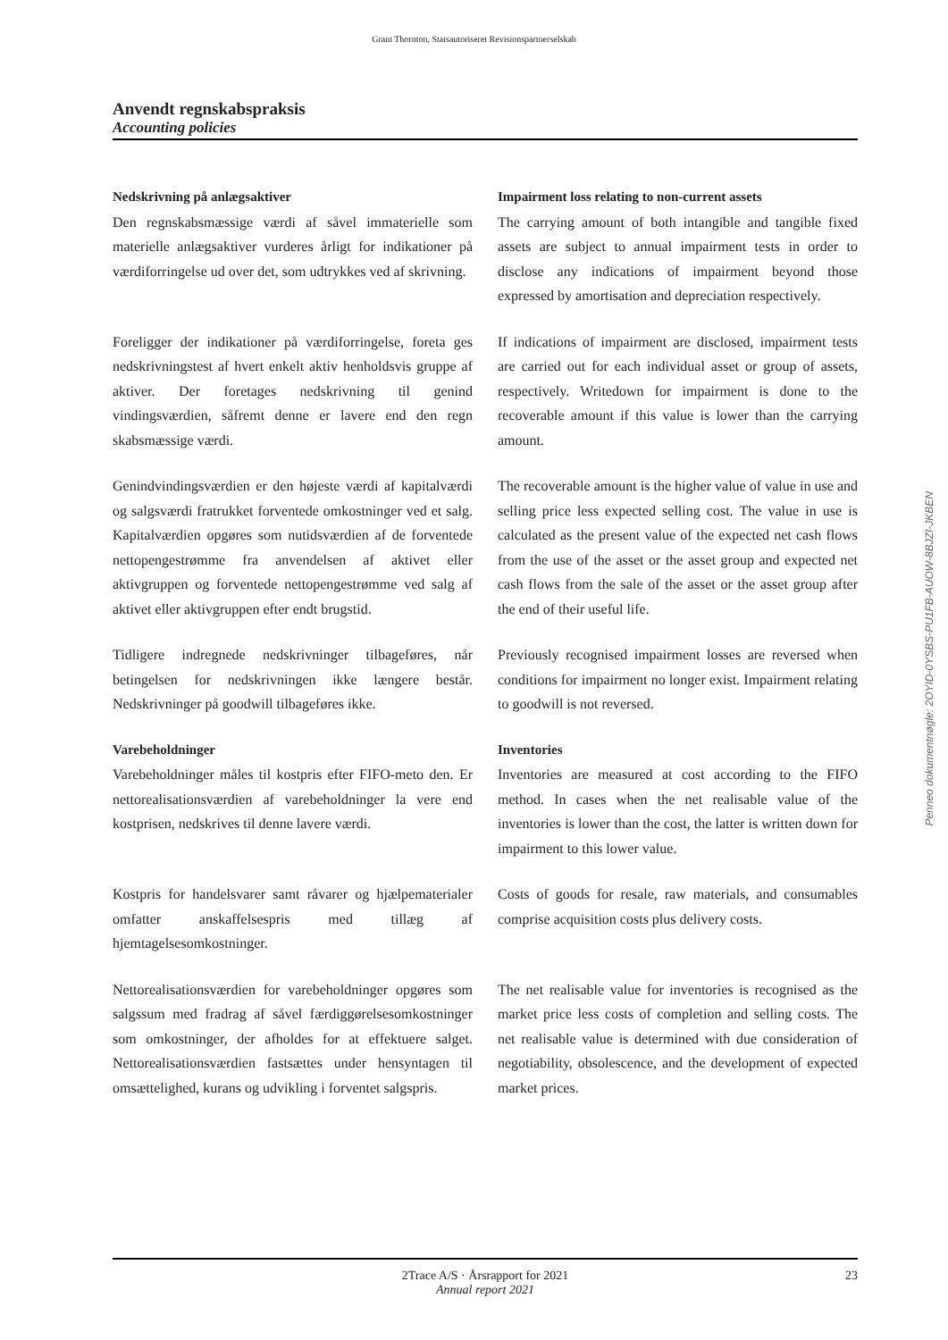Grant Thornton, Statsautoriseret Revisionspartnerselskab
Anvendt regnskabspraksis
Accounting policies
Nedskrivning på anlægsaktiver
Den regnskabsmæssige værdi af såvel immaterielle som materielle anlægsaktiver vurderes årligt for indikationer på værdiforringelse ud over det, som udtrykkes ved af skrivning.
Impairment loss relating to non-current assets
The carrying amount of both intangible and tangible fixed assets are subject to annual impairment tests in order to disclose any indications of impairment beyond those expressed by amortisation and depreciation respectively.
Foreligger der indikationer på værdiforringelse, foreta ges nedskrivningstest af hvert enkelt aktiv henholdsvis gruppe af aktiver. Der foretages nedskrivning til genind vindingsværdien, såfremt denne er lavere end den regn skabsmæssige værdi.
If indications of impairment are disclosed, impairment tests are carried out for each individual asset or group of assets, respectively. Writedown for impairment is done to the recoverable amount if this value is lower than the carrying amount.
Genindvindingsværdien er den højeste værdi af kapitalværdi og salgsværdi fratrukket forventede omkostninger ved et salg. Kapitalværdien opgøres som nutidsværdien af de forventede nettopengestrømme fra anvendelsen af aktivet eller aktivgruppen og forventede nettopengestrømme ved salg af aktivet eller aktivgruppen efter endt brugstid.
The recoverable amount is the higher value of value in use and selling price less expected selling cost. The value in use is calculated as the present value of the expected net cash flows from the use of the asset or the asset group and expected net cash flows from the sale of the asset or the asset group after the end of their useful life.
Tidligere indregnede nedskrivninger tilbageføres, når betingelsen for nedskrivningen ikke længere består. Nedskrivninger på goodwill tilbageføres ikke.
Previously recognised impairment losses are reversed when conditions for impairment no longer exist. Impairment relating to goodwill is not reversed.
Varebeholdninger
Varebeholdninger måles til kostpris efter FIFO-meto den. Er nettorealisationsværdien af varebeholdninger la vere end kostprisen, nedskrives til denne lavere værdi.
Inventories
Inventories are measured at cost according to the FIFO method. In cases when the net realisable value of the inventories is lower than the cost, the latter is written down for impairment to this lower value.
Kostpris for handelsvarer samt råvarer og hjælpematerialer omfatter anskaffelsespris med tillæg af hjemtagelsesomkostninger.
Costs of goods for resale, raw materials, and consumables comprise acquisition costs plus delivery costs.
Nettorealisationsværdien for varebeholdninger opgøres som salgssum med fradrag af såvel færdiggørelsesomkostninger som omkostninger, der afholdes for at effektuere salget. Nettorealisationsværdien fastsættes under hensyntagen til omsættelighed, kurans og udvikling i forventet salgspris.
The net realisable value for inventories is recognised as the market price less costs of completion and selling costs. The net realisable value is determined with due consideration of negotiability, obsolescence, and the development of expected market prices.
2Trace A/S · Årsrapport for 2021 23
Annual report 2021
Penneo dokumentnøgle: 2OYID-0YSBS-PU1FB-AUOW-8BJZI-JKBEN